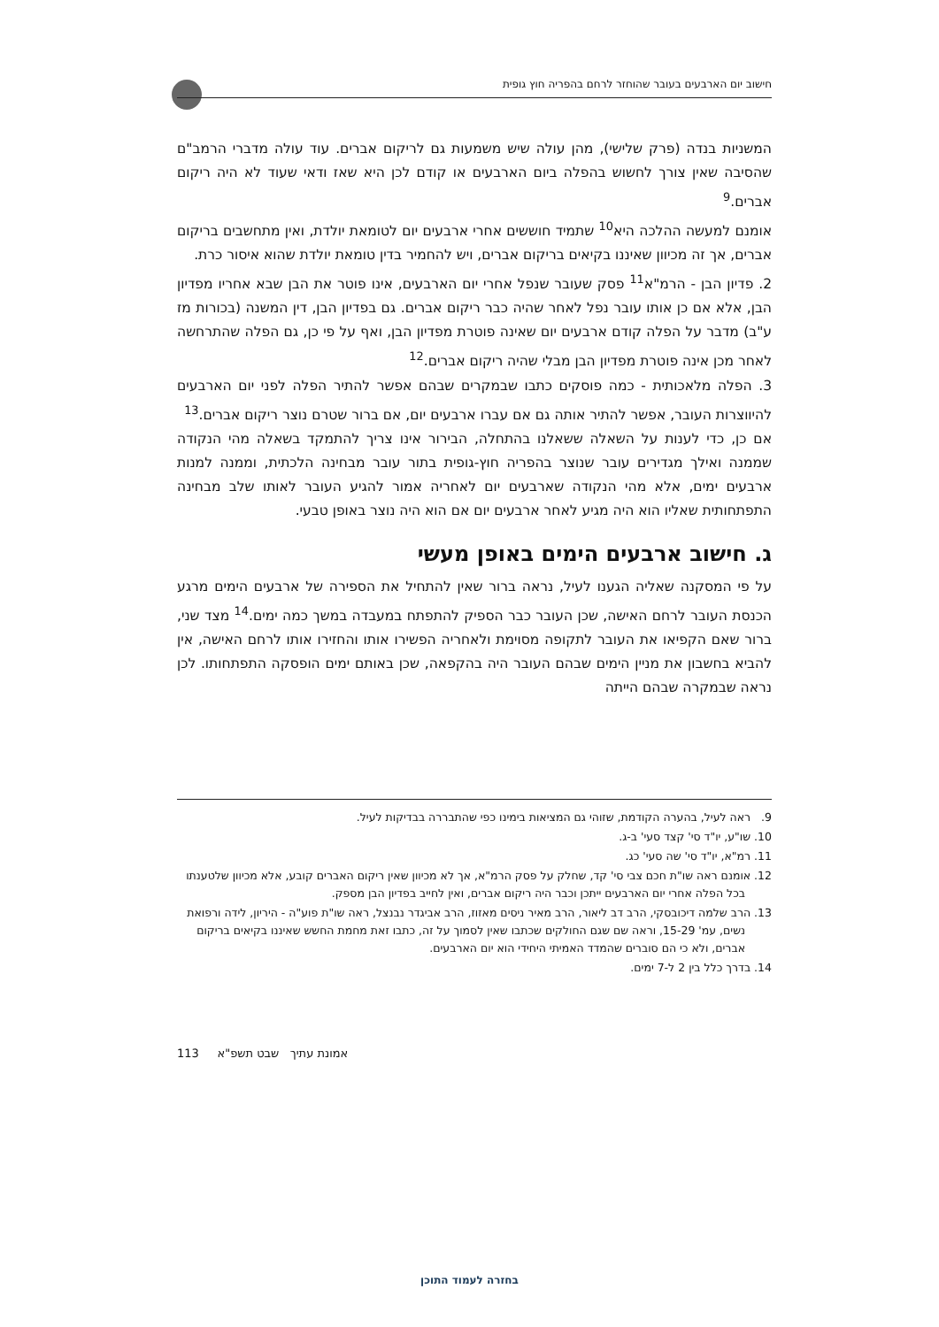חישוב יום הארבעים בעובר שהוחזר לרחם בהפריה חוץ גופית
המשניות בנדה (פרק שלישי), מהן עולה שיש משמעות גם לריקום אברים. עוד עולה מדברי הרמב"ם שהסיבה שאין צורך לחשוש בהפלה ביום הארבעים או קודם לכן היא שאז ודאי שעוד לא היה ריקום אברים.<sup>9</sup>
אומנם למעשה ההלכה היא<sup>10</sup> שתמיד חוששים אחרי ארבעים יום לטומאת יולדת, ואין מתחשבים בריקום אברים, אך זה מכיוון שאיננו בקיאים בריקום אברים, ויש להחמיר בדין טומאת יולדת שהוא איסור כרת.
2. פדיון הבן - הרמ"א<sup>11</sup> פסק שעובר שנפל אחרי יום הארבעים, אינו פוטר את הבן שבא אחריו מפדיון הבן, אלא אם כן אותו עובר נפל לאחר שהיה כבר ריקום אברים. גם בפדיון הבן, דין המשנה (בכורות מז ע"ב) מדבר על הפלה קודם ארבעים יום שאינה פוטרת מפדיון הבן, ואף על פי כן, גם הפלה שהתרחשה לאחר מכן אינה פוטרת מפדיון הבן מבלי שהיה ריקום אברים.<sup>12</sup>
3. הפלה מלאכותית - כמה פוסקים כתבו שבמקרים שבהם אפשר להתיר הפלה לפני יום הארבעים להיווצרות העובר, אפשר להתיר אותה גם אם עברו ארבעים יום, אם ברור שטרם נוצר ריקום אברים.<sup>13</sup>
אם כן, כדי לענות על השאלה ששאלנו בהתחלה, הבירור אינו צריך להתמקד בשאלה מהי הנקודה שממנה ואילך מגדירים עובר שנוצר בהפריה חוץ-גופית בתור עובר מבחינה הלכתית, וממנה למנות ארבעים ימים, אלא מהי הנקודה שארבעים יום לאחריה אמור להגיע העובר לאותו שלב מבחינה התפתחותית שאליו הוא היה מגיע לאחר ארבעים יום אם הוא היה נוצר באופן טבעי.
ג. חישוב ארבעים הימים באופן מעשי
על פי המסקנה שאליה הגענו לעיל, נראה ברור שאין להתחיל את הספירה של ארבעים הימים מרגע הכנסת העובר לרחם האישה, שכן העובר כבר הספיק להתפתח במעבדה במשך כמה ימים.<sup>14</sup> מצד שני, ברור שאם הקפיאו את העובר לתקופה מסוימת ולאחריה הפשירו אותו והחזירו אותו לרחם האישה, אין להביא בחשבון את מניין הימים שבהם העובר היה בהקפאה, שכן באותם ימים הופסקה התפתחותו. לכן נראה שבמקרה שבהם הייתה
9. ראה לעיל, בהערה הקודמת, שזוהי גם המציאות בימינו כפי שהתבררה בבדיקות לעיל.
10. שו"ע, יו"ד סי' קצד סעי' ב-ג.
11. רמ"א, יו"ד סי' שה סעי' כג.
12. אומנם ראה שו"ת חכם צבי סי' קד, שחלק על פסק הרמ"א, אך לא מכיוון שאין ריקום האברים קובע, אלא מכיוון שלטענתו בכל הפלה אחרי יום הארבעים ייתכן וכבר היה ריקום אברים, ואין לחייב בפדיון הבן מספק.
13. הרב שלמה דיכובסקי, הרב דב ליאור, הרב מאיר ניסים מאזוז, הרב אביגדר נבנצל, ראה שו"ת פוע"ה - היריון, לידה ורפואת נשים, עמ' 15-29, וראה שם שגם החולקים שכתבו שאין לסמוך על זה, כתבו זאת מחמת החשש שאיננו בקיאים בריקום אברים, ולא כי הם סוברים שהמדד האמיתי היחידי הוא יום הארבעים.
14. בדרך כלל בין 2 ל-7 ימים.
אמונת עתיך שבט תשפ"א 113
בחזרה לעמוד התוכן